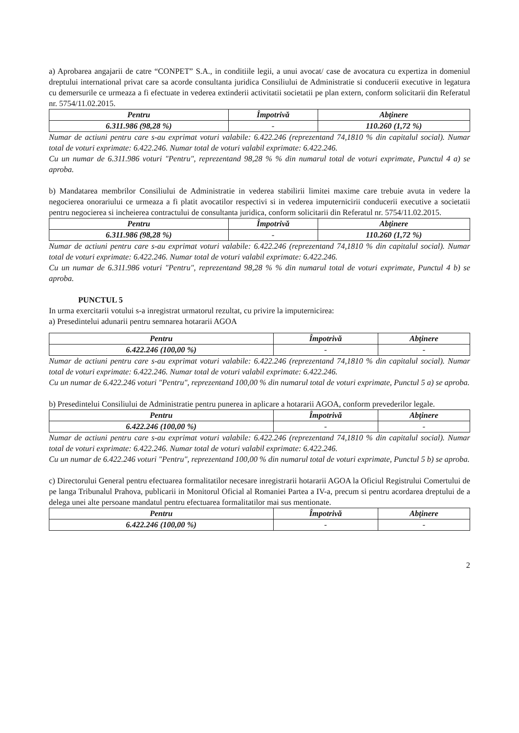a) Aprobarea angajarii de catre “CONPET” S.A., in conditiile legii, a unui avocat/ case de avocatura cu expertiza in domeniul dreptului international privat care sa acorde consultanta juridica Consiliului de Administratie si conducerii executive in legatura cu demersurile ce urmeaza a fi efectuate in vederea extinderii activitatii societatii pe plan extern, conform solicitarii din Referatul nr. 5754/11.02.2015.
| Pentru | Împotrivă | Abţinere |
| --- | --- | --- |
| 6.311.986 (98,28 %) | - | 110.260 (1,72 %) |
Numar de actiuni pentru care s-au exprimat voturi valabile: 6.422.246 (reprezentand 74,1810 % din capitalul social). Numar total de voturi exprimate: 6.422.246. Numar total de voturi valabil exprimate: 6.422.246.
Cu un numar de 6.311.986 voturi "Pentru", reprezentand 98,28 % % din numarul total de voturi exprimate, Punctul 4 a) se aproba.
b) Mandatarea membrilor Consiliului de Administratie in vederea stabilirii limitei maxime care trebuie avuta in vedere la negocierea onorariului ce urmeaza a fi platit avocatilor respectivi si in vederea imputernicirii conducerii executive a societatii pentru negocierea si incheierea contractului de consultanta juridica, conform solicitarii din Referatul nr. 5754/11.02.2015.
| Pentru | Împotrivă | Abţinere |
| --- | --- | --- |
| 6.311.986 (98,28 %) | - | 110.260 (1,72 %) |
Numar de actiuni pentru care s-au exprimat voturi valabile: 6.422.246 (reprezentand 74,1810 % din capitalul social). Numar total de voturi exprimate: 6.422.246. Numar total de voturi valabil exprimate: 6.422.246.
Cu un numar de 6.311.986 voturi "Pentru", reprezentand 98,28 % % din numarul total de voturi exprimate, Punctul 4 b) se aproba.
PUNCTUL 5
In urma exercitarii votului s-a inregistrat urmatorul rezultat, cu privire la imputernicirea:
a) Presedintelui adunarii pentru semnarea hotararii AGOA
| Pentru | Împotrivă | Abţinere |
| --- | --- | --- |
| 6.422.246 (100,00 %) | - | - |
Numar de actiuni pentru care s-au exprimat voturi valabile: 6.422.246 (reprezentand 74,1810 % din capitalul social). Numar total de voturi exprimate: 6.422.246. Numar total de voturi valabil exprimate: 6.422.246.
Cu un numar de 6.422.246 voturi "Pentru", reprezentand 100,00 % din numarul total de voturi exprimate, Punctul 5 a) se aproba.
b) Presedintelui Consiliului de Administratie pentru punerea in aplicare a hotararii AGOA, conform prevederilor legale.
| Pentru | Împotrivă | Abţinere |
| --- | --- | --- |
| 6.422.246 (100,00 %) | - | - |
Numar de actiuni pentru care s-au exprimat voturi valabile: 6.422.246 (reprezentand 74,1810 % din capitalul social). Numar total de voturi exprimate: 6.422.246. Numar total de voturi valabil exprimate: 6.422.246.
Cu un numar de 6.422.246 voturi "Pentru", reprezentand 100,00 % din numarul total de voturi exprimate, Punctul 5 b) se aproba.
c) Directorului General pentru efectuarea formalitatilor necesare inregistrarii hotararii AGOA la Oficiul Registrului Comertului de pe langa Tribunalul Prahova, publicarii in Monitorul Oficial al Romaniei Partea a IV-a, precum si pentru acordarea dreptului de a delega unei alte persoane mandatul pentru efectuarea formalitatilor mai sus mentionate.
| Pentru | Împotrivă | Abţinere |
| --- | --- | --- |
| 6.422.246 (100,00 %) | - | - |
2